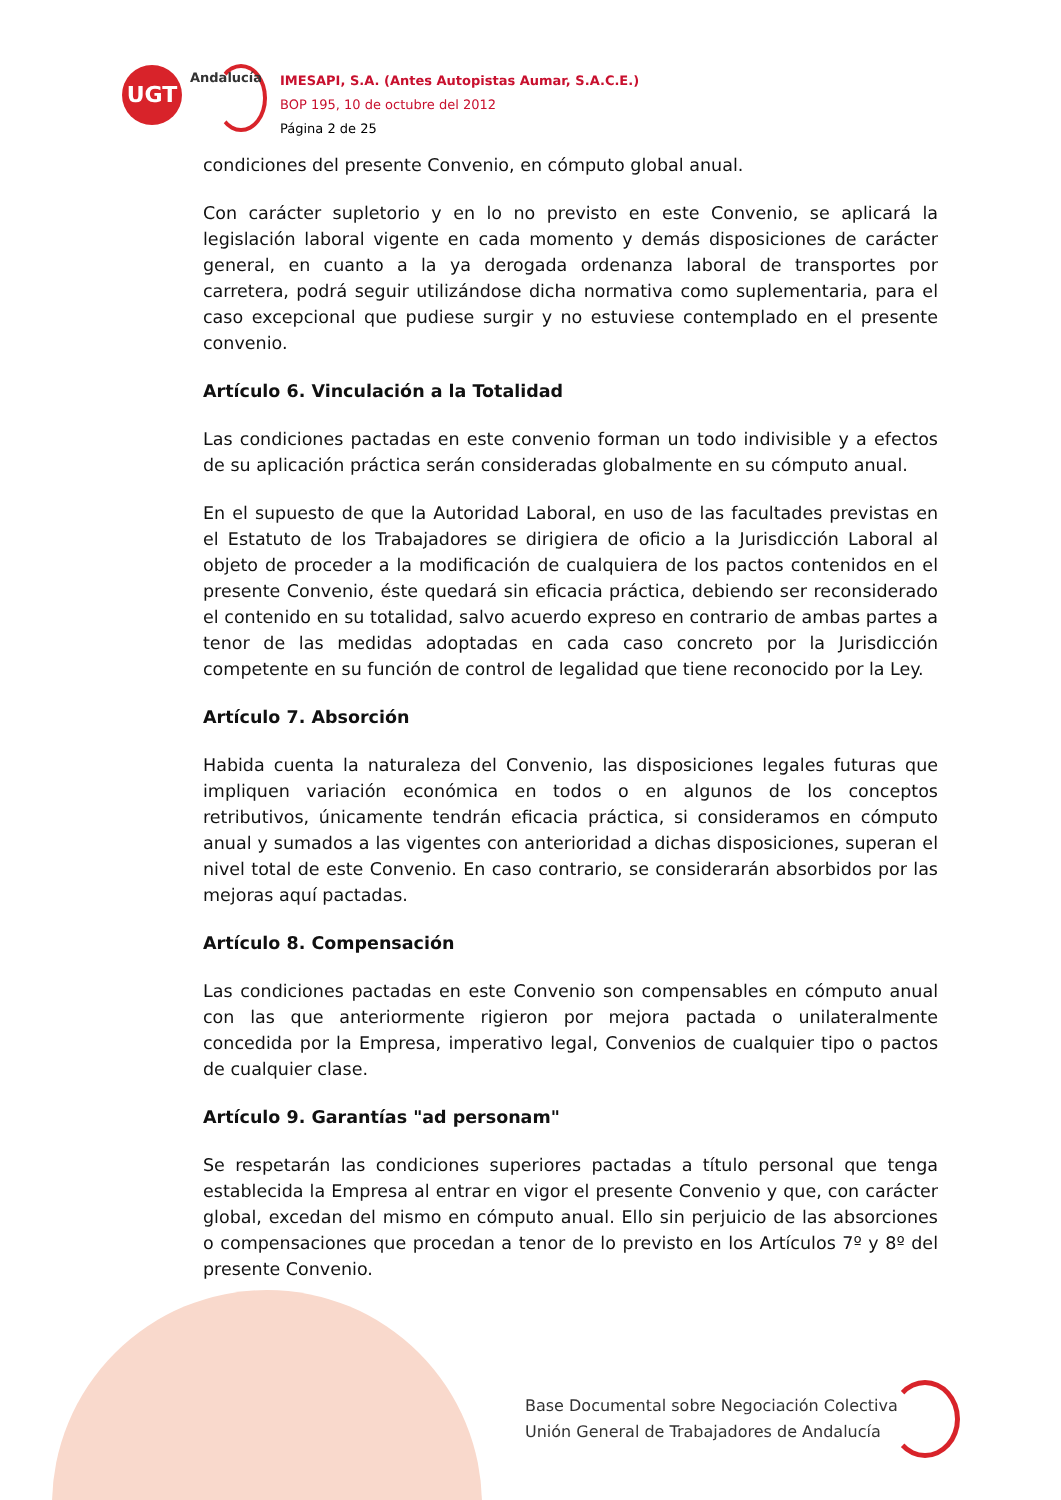UGT
Andalucía
IMESAPI, S.A. (Antes Autopistas Aumar, S.A.C.E.)
BOP 195, 10 de octubre del 2012
Página 2 de 25
condiciones del presente Convenio, en cómputo global anual.
Con carácter supletorio y en lo no previsto en este Convenio, se aplicará la legislación laboral vigente en cada momento y demás disposiciones de carácter general, en cuanto a la ya derogada ordenanza laboral de transportes por carretera, podrá seguir utilizándose dicha normativa como suplementaria, para el caso excepcional que pudiese surgir y no estuviese contemplado en el presente convenio.
Artículo 6. Vinculación a la Totalidad
Las condiciones pactadas en este convenio forman un todo indivisible y a efectos de su aplicación práctica serán consideradas globalmente en su cómputo anual.
En el supuesto de que la Autoridad Laboral, en uso de las facultades previstas en el Estatuto de los Trabajadores se dirigiera de oficio a la Jurisdicción Laboral al objeto de proceder a la modificación de cualquiera de los pactos contenidos en el presente Convenio, éste quedará sin eficacia práctica, debiendo ser reconsiderado el contenido en su totalidad, salvo acuerdo expreso en contrario de ambas partes a tenor de las medidas adoptadas en cada caso concreto por la Jurisdicción competente en su función de control de legalidad que tiene reconocido por la Ley.
Artículo 7. Absorción
Habida cuenta la naturaleza del Convenio, las disposiciones legales futuras que impliquen variación económica en todos o en algunos de los conceptos retributivos, únicamente tendrán eficacia práctica, si consideramos en cómputo anual y sumados a las vigentes con anterioridad a dichas disposiciones, superan el nivel total de este Convenio. En caso contrario, se considerarán absorbidos por las mejoras aquí pactadas.
Artículo 8. Compensación
Las condiciones pactadas en este Convenio son compensables en cómputo anual con las que anteriormente rigieron por mejora pactada o unilateralmente concedida por la Empresa, imperativo legal, Convenios de cualquier tipo o pactos de cualquier clase.
Artículo 9. Garantías "ad personam"
Se respetarán las condiciones superiores pactadas a título personal que tenga establecida la Empresa al entrar en vigor el presente Convenio y que, con carácter global, excedan del mismo en cómputo anual. Ello sin perjuicio de las absorciones o compensaciones que procedan a tenor de lo previsto en los Artículos 7º y 8º del presente Convenio.
Base Documental sobre Negociación Colectiva
Unión General de Trabajadores de Andalucía